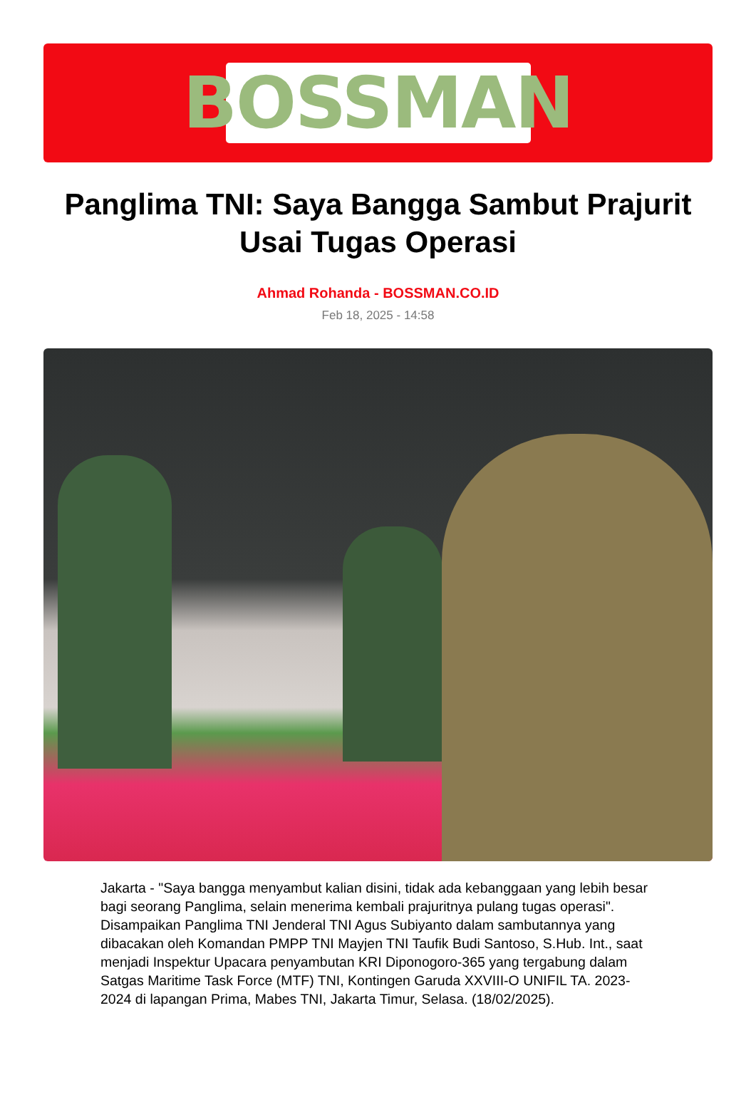BOSSMAN
Panglima TNI: Saya Bangga Sambut Prajurit Usai Tugas Operasi
Ahmad Rohanda - BOSSMAN.CO.ID
Feb 18, 2025 - 14:58
Jakarta - "Saya bangga menyambut kalian disini, tidak ada kebanggaan yang lebih besar bagi seorang Panglima, selain menerima kembali prajuritnya pulang tugas operasi". Disampaikan Panglima TNI Jenderal TNI Agus Subiyanto dalam sambutannya yang dibacakan oleh Komandan PMPP TNI Mayjen TNI Taufik Budi Santoso, S.Hub. Int., saat menjadi Inspektur Upacara penyambutan KRI Diponogoro-365 yang tergabung dalam Satgas Maritime Task Force (MTF) TNI, Kontingen Garuda XXVIII-O UNIFIL TA. 2023-2024 di lapangan Prima, Mabes TNI, Jakarta Timur, Selasa. (18/02/2025).